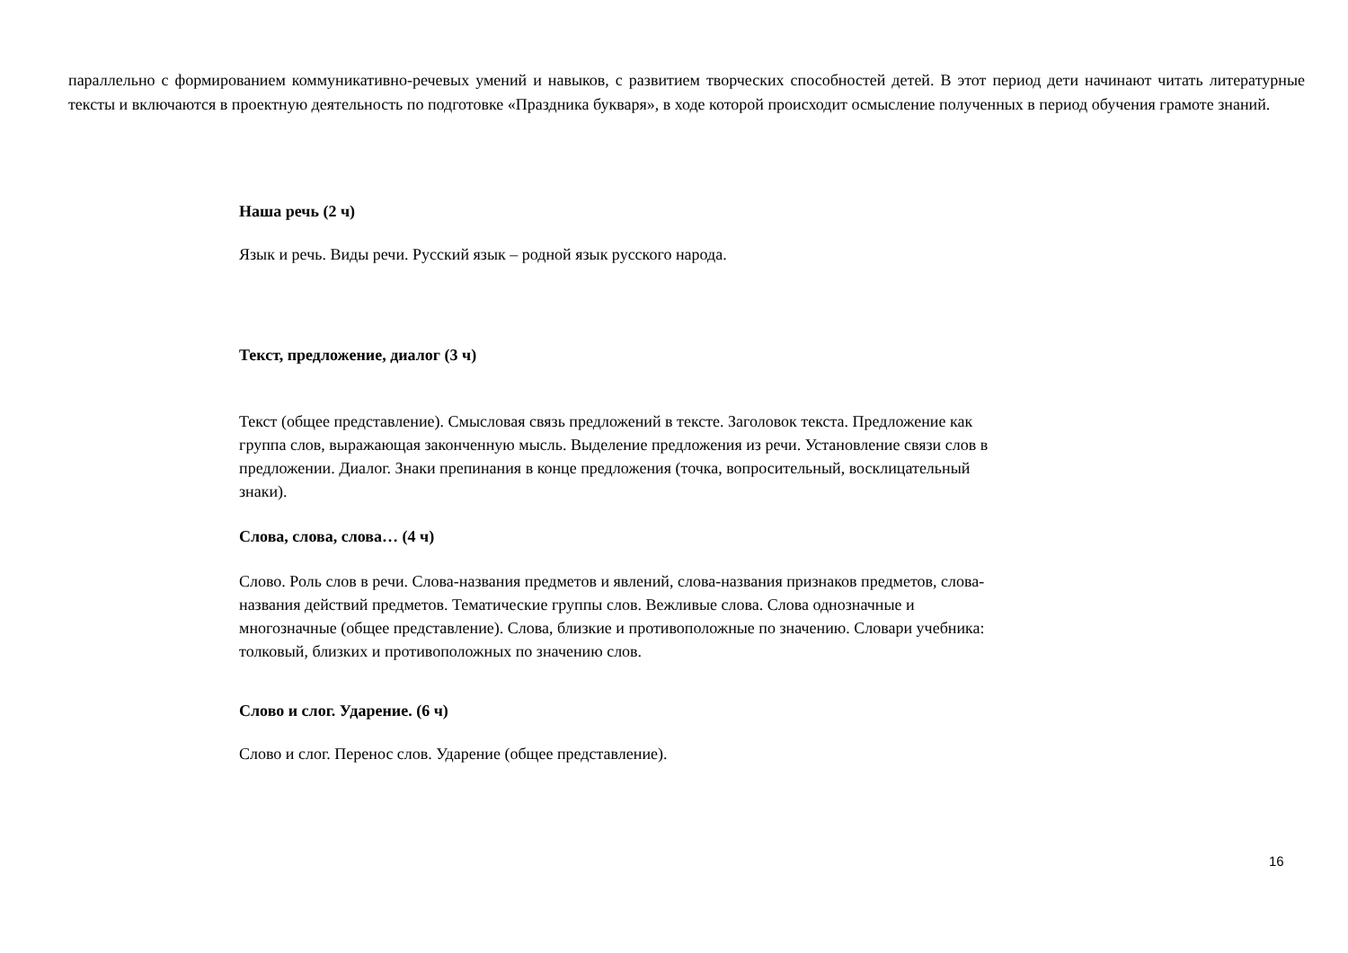параллельно с формированием коммуникативно-речевых умений и навыков, с развитием творческих способностей детей. В этот период дети начинают читать литературные тексты и включаются в проектную деятельность по подготовке «Праздника букваря», в ходе которой происходит осмысление полученных в период обучения грамоте знаний.
Наша речь (2 ч)
Язык и речь. Виды речи. Русский язык – родной язык русского народа.
Текст, предложение, диалог (3 ч)
Текст (общее представление). Смысловая связь предложений в тексте. Заголовок текста. Предложение как группа слов, выражающая законченную мысль. Выделение предложения из речи. Установление связи слов в предложении. Диалог. Знаки препинания в конце предложения (точка, вопросительный, восклицательный знаки).
Слова, слова, слова… (4 ч)
Слово. Роль слов в речи. Слова-названия предметов и явлений, слова-названия признаков предметов, слова-названия действий предметов. Тематические группы слов. Вежливые слова. Слова однозначные и многозначные (общее представление). Слова, близкие и противоположные по значению. Словари учебника: толковый, близких и противоположных по значению слов.
Слово и слог. Ударение. (6 ч)
Слово и слог. Перенос слов. Ударение (общее представление).
16